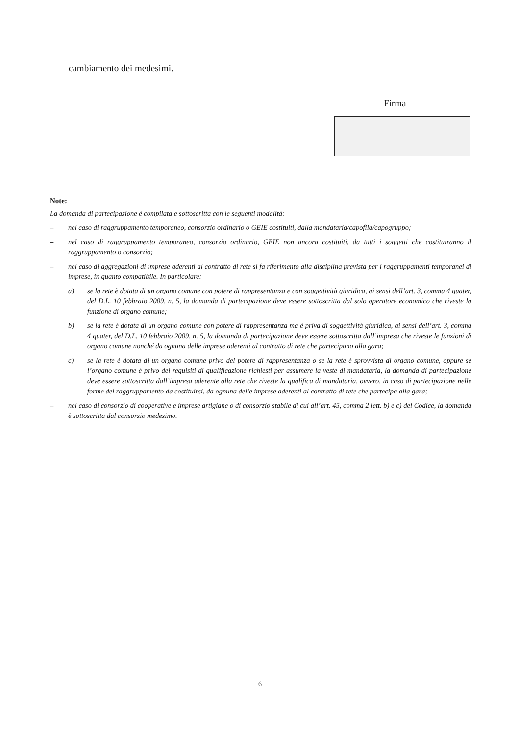cambiamento dei medesimi.
Firma
Note:
La domanda di partecipazione è compilata e sottoscritta con le seguenti modalità:
– nel caso di raggruppamento temporaneo, consorzio ordinario o GEIE costituiti, dalla mandataria/capofila/capogruppo;
– nel caso di raggruppamento temporaneo, consorzio ordinario, GEIE non ancora costituiti, da tutti i soggetti che costituiranno il raggruppamento o consorzio;
– nel caso di aggregazioni di imprese aderenti al contratto di rete si fa riferimento alla disciplina prevista per i raggruppamenti temporanei di imprese, in quanto compatibile. In particolare:
a) se la rete è dotata di un organo comune con potere di rappresentanza e con soggettività giuridica, ai sensi dell’art. 3, comma 4 quater, del D.L. 10 febbraio 2009, n. 5, la domanda di partecipazione deve essere sottoscritta dal solo operatore economico che riveste la funzione di organo comune;
b) se la rete è dotata di un organo comune con potere di rappresentanza ma è priva di soggettività giuridica, ai sensi dell’art. 3, comma 4 quater, del D.L. 10 febbraio 2009, n. 5, la domanda di partecipazione deve essere sottoscritta dall’impresa che riveste le funzioni di organo comune nonché da ognuna delle imprese aderenti al contratto di rete che partecipano alla gara;
c) se la rete è dotata di un organo comune privo del potere di rappresentanza o se la rete è sprovvista di organo comune, oppure se l’organo comune è privo dei requisiti di qualificazione richiesti per assumere la veste di mandataria, la domanda di partecipazione deve essere sottoscritta dall’impresa aderente alla rete che riveste la qualifica di mandataria, ovvero, in caso di partecipazione nelle forme del raggruppamento da costituirsi, da ognuna delle imprese aderenti al contratto di rete che partecipa alla gara;
– nel caso di consorzio di cooperative e imprese artigiane o di consorzio stabile di cui all’art. 45, comma 2 lett. b) e c) del Codice, la domanda è sottoscritta dal consorzio medesimo.
6